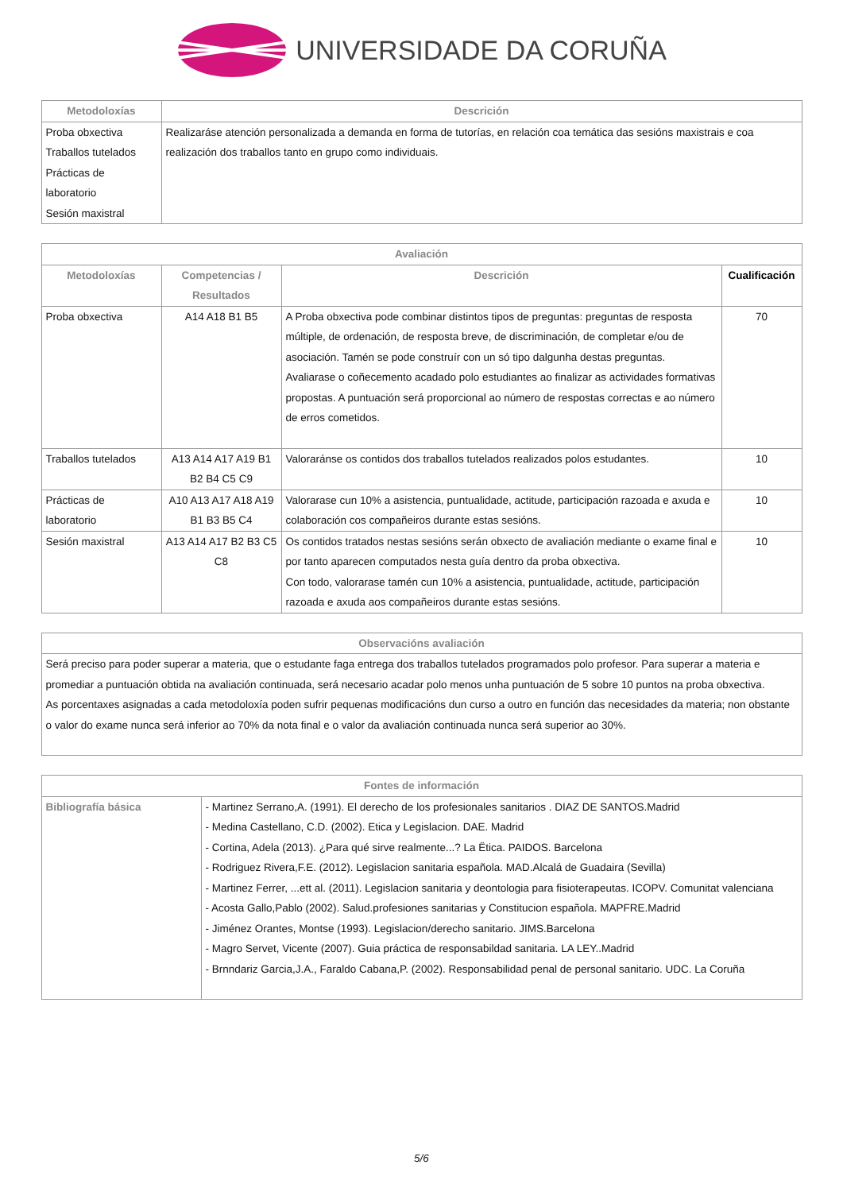UNIVERSIDADE DA CORUÑA
| Metodoloxías | Descrición |
| --- | --- |
| Proba obxectiva Traballos tutelados Prácticas de laboratorio Sesión maxistral | Realizaráse atención personalizada a demanda en forma de tutorías, en relación coa temática das sesións maxistrais e coa realización dos traballos tanto en grupo como individuais. |
| Avaliación | | | |
| --- | --- | --- | --- |
| Metodoloxías | Competencias / Resultados | Descrición | Cualificación |
| Proba obxectiva | A14 A18 B1 B5 | A Proba obxectiva pode combinar distintos tipos de preguntas: preguntas de resposta múltiple, de ordenación, de resposta breve, de discriminación, de completar e/ou de asociación. Tamén se pode construír con un só tipo dalgunha destas preguntas. Avaliarase o coñecemento acadado polo estudiantes ao finalizar as actividades formativas propostas. A puntuación será proporcional ao número de respostas correctas e ao número de erros cometidos. | 70 |
| Traballos tutelados | A13 A14 A17 A19 B1 B2 B4 C5 C9 | Valoraránse os contidos dos traballos tutelados realizados polos estudantes. | 10 |
| Prácticas de laboratorio | A10 A13 A17 A18 A19 B1 B3 B5 C4 | Valorarase cun 10% a asistencia, puntualidade, actitude, participación razoada e axuda e colaboración cos compañeiros durante estas sesións. | 10 |
| Sesión maxistral | A13 A14 A17 B2 B3 C5 C8 | Os contidos tratados nestas sesións serán obxecto de avaliación mediante o exame final e por tanto aparecen computados nesta guía dentro da proba obxectiva. Con todo, valorarase tamén cun 10% a asistencia, puntualidade, actitude, participación razoada e axuda aos compañeiros durante estas sesións. | 10 |
| Observacións avaliación |
| --- |
| Será preciso para poder superar a materia, que o estudante faga entrega dos traballos tutelados programados polo profesor. Para superar a materia e promediar a puntuación obtida na avaliación continuada, será necesario acadar polo menos unha puntuación de 5 sobre 10 puntos na proba obxectiva. As porcentaxes asignadas a cada metodoloxía poden sufrir pequenas modificacións dun curso a outro en función das necesidades da materia; non obstante o valor do exame nunca será inferior ao 70% da nota final e o valor da avaliación continuada nunca será superior ao 30%. |
| Fontes de información | |
| --- | --- |
| Bibliografía básica | - Martinez Serrano,A. (1991). El derecho de los profesionales sanitarios . DIAZ DE SANTOS.Madrid - Medina Castellano, C.D. (2002). Etica y Legislacion. DAE. Madrid - Cortina, Adela (2013). ¿Para qué sirve realmente...? La Ëtica. PAIDOS. Barcelona - Rodriguez Rivera,F.E. (2012). Legislacion sanitaria española. MAD.Alcalá de Guadaira (Sevilla) - Martinez Ferrer, ...ett al. (2011). Legislacion sanitaria y deontologia para fisioterapeutas. ICOPV. Comunitat valenciana - Acosta Gallo,Pablo (2002). Salud.profesiones sanitarias y Constitucion española. MAPFRE.Madrid - Jiménez Orantes, Montse (1993). Legislacion/derecho sanitario. JIMS.Barcelona - Magro Servet, Vicente (2007). Guia práctica de responsabildad sanitaria. LA LEY..Madrid - Brnndariz Garcia,J.A., Faraldo Cabana,P. (2002). Responsabilidad penal de personal sanitario. UDC. La Coruña |
5/6